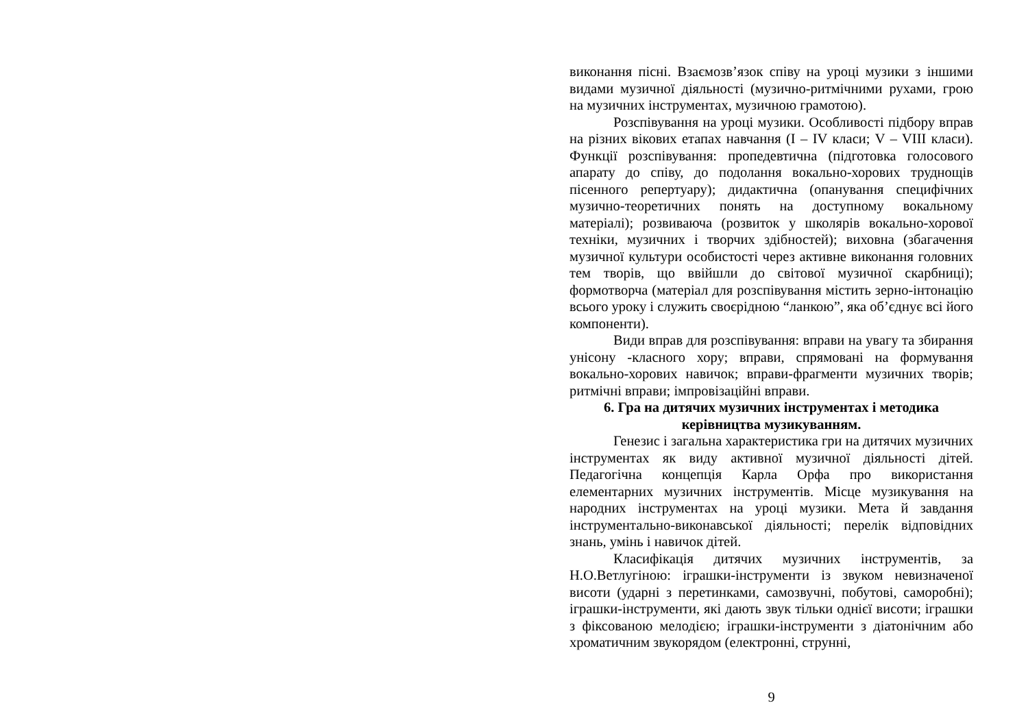виконання пісні. Взаємозв’язок співу на уроці музики з іншими видами музичної діяльності (музично-ритмічними рухами, грою на музичних інструментах, музичною грамотою).
Розспівування на уроці музики. Особливості підбору вправ на різних вікових етапах навчання (I – IV класи; V – VIII класи). Функції розспівування: пропедевтична (підготовка голосового апарату до співу, до подолання вокально-хорових труднощів пісенного репертуару); дидактична (опанування специфічних музично-теоретичних понять на доступному вокальному матеріалі); розвиваюча (розвиток у школярів вокально-хорової техніки, музичних і творчих здібностей); виховна (збагачення музичної культури особистості через активне виконання головних тем творів, що ввійшли до світової музичної скарбниці); формотворча (матеріал для розспівування містить зерно-інтонацію всього уроку і служить своєрідною “ланкою”, яка об’єднує всі його компоненти).
Види вправ для розспівування: вправи на увагу та збирання унісону -класного хору; вправи, спрямовані на формування вокально-хорових навичок; вправи-фрагменти музичних творів; ритмічні вправи; імпровізаційні вправи.
6. Гра на дитячих музичних інструментах і методика керівництва музикуванням.
Генезис і загальна характеристика гри на дитячих музичних інструментах як виду активної музичної діяльності дітей. Педагогічна концепція Карла Орфа про використання елементарних музичних інструментів. Місце музикування на народних інструментах на уроці музики. Мета й завдання інструментально-виконавської діяльності; перелік відповідних знань, умінь і навичок дітей.
Класифікація дитячих музичних інструментів, за Н.О.Ветлугіною: іграшки-інструменти із звуком невизначеної висоти (ударні з перетинками, самозвучні, побутові, саморобні); іграшки-інструменти, які дають звук тільки однієї висоти; іграшки з фіксованою мелодією; іграшки-інструменти з діатонічним або хроматичним звукорядом (електронні, струнні,
9